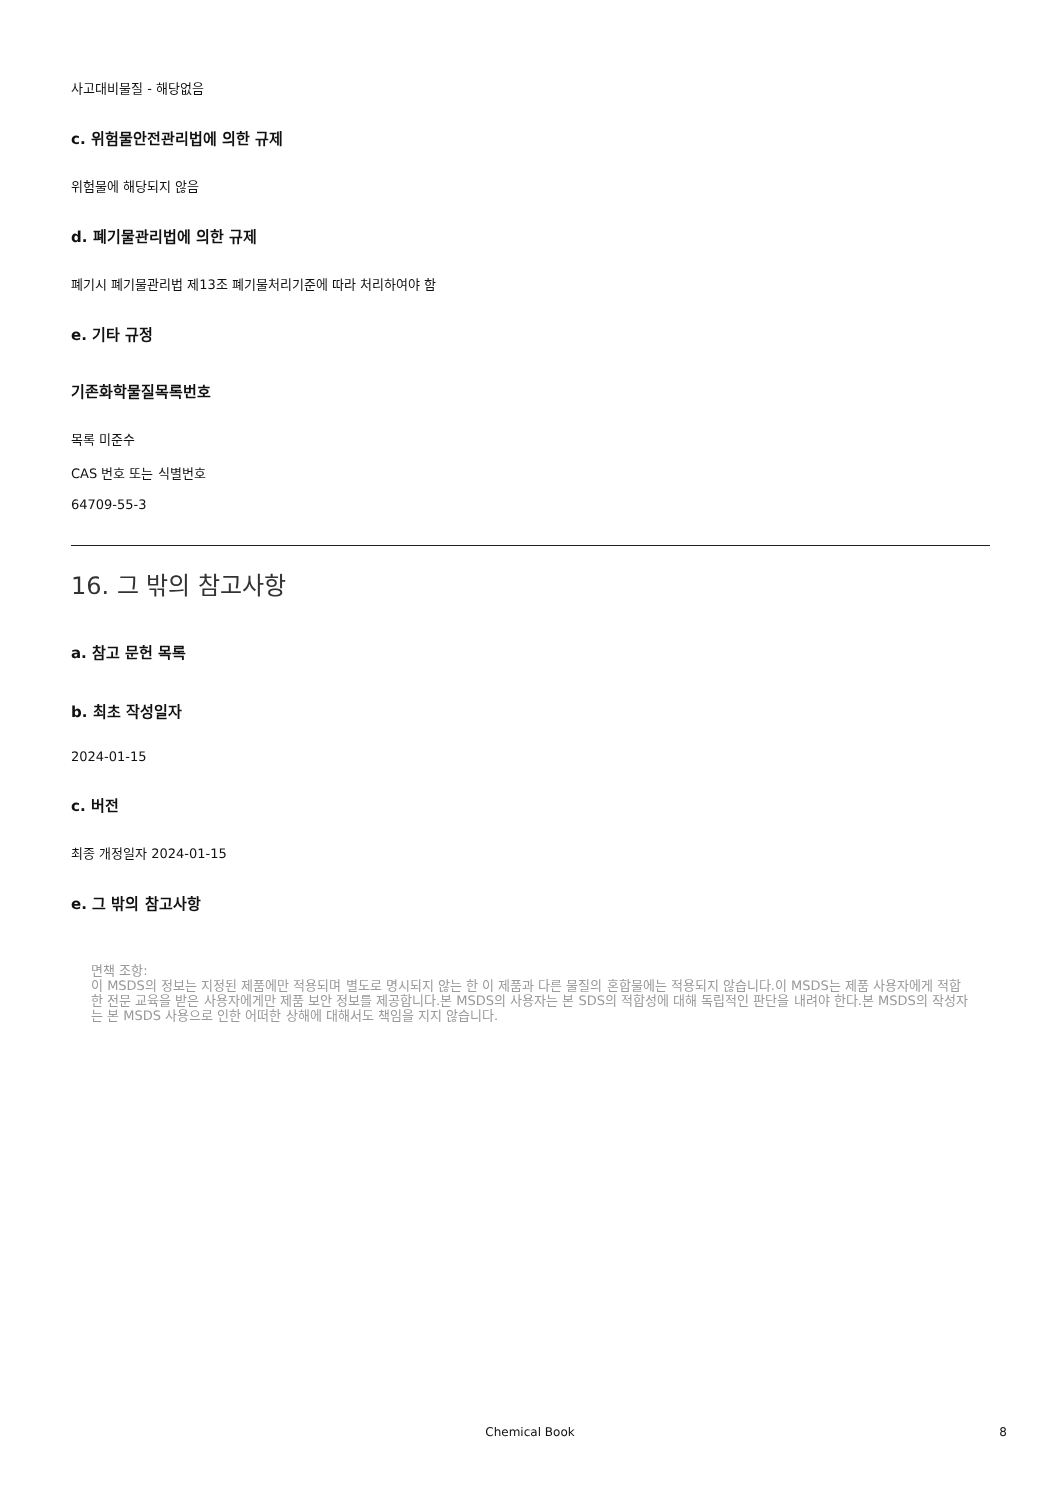사고대비물질 - 해당없음
c. 위험물안전관리법에 의한 규제
위험물에 해당되지 않음
d. 폐기물관리법에 의한 규제
폐기시 폐기물관리법 제13조 폐기물처리기준에 따라 처리하여야 함
e. 기타 규정
기존화학물질목록번호
목록 미준수
CAS 번호 또는 식별번호
64709-55-3
16. 그 밖의 참고사항
a. 참고 문헌 목록
b. 최초 작성일자
2024-01-15
c. 버전
최종 개정일자 2024-01-15
e. 그 밖의 참고사항
면책 조항:
이 MSDS의 정보는 지정된 제품에만 적용되며 별도로 명시되지 않는 한 이 제품과 다른 물질의 혼합물에는 적용되지 않습니다.이 MSDS는 제품 사용자에게 적합한 전문 교육을 받은 사용자에게만 제품 보안 정보를 제공합니다.본 MSDS의 사용자는 본 SDS의 적합성에 대해 독립적인 판단을 내려야 한다.본 MSDS의 작성자는 본 MSDS 사용으로 인한 어떠한 상해에 대해서도 책임을 지지 않습니다.
Chemical Book 8